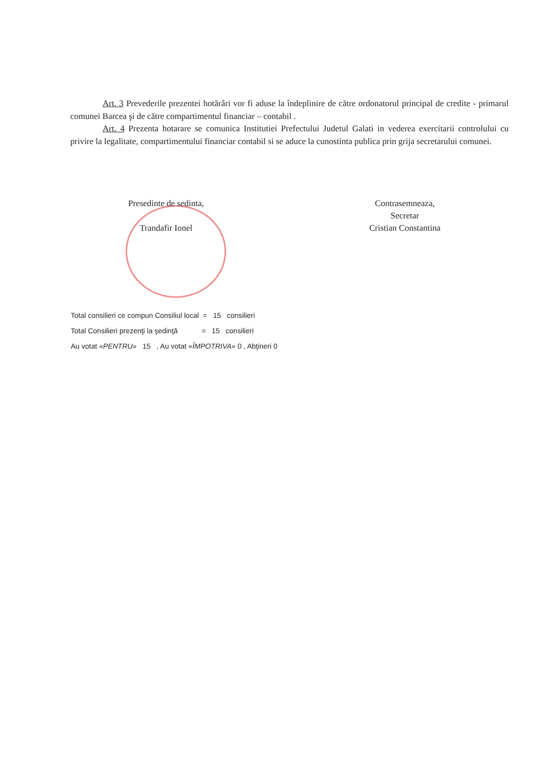Art. 3 Prevederile prezentei hotărâri vor fi aduse la îndeplinire de către ordonatorul principal de credite - primarul comunei Barcea şi de către compartimentul financiar – contabil .
Art. 4 Prezenta hotarare se comunica Institutiei Prefectului Judetul Galati in vederea exercitarii controlului cu privire la legalitate, compartimentului financiar contabil si se aduce la cunostinta publica prin grija secretarului comunei.
Presedinte de sedinta,
Trandafir Ionel
Contrasemneaza,
Secretar
Cristian Constantina
Total consilieri ce compun Consiliul local = 15 consilieri
Total Consilieri prezenţi la şedinţă = 15 consilieri
Au votat «PENTRU» 15 , Au votat «ÎMPOTRIVA» 0 , Abţineri 0